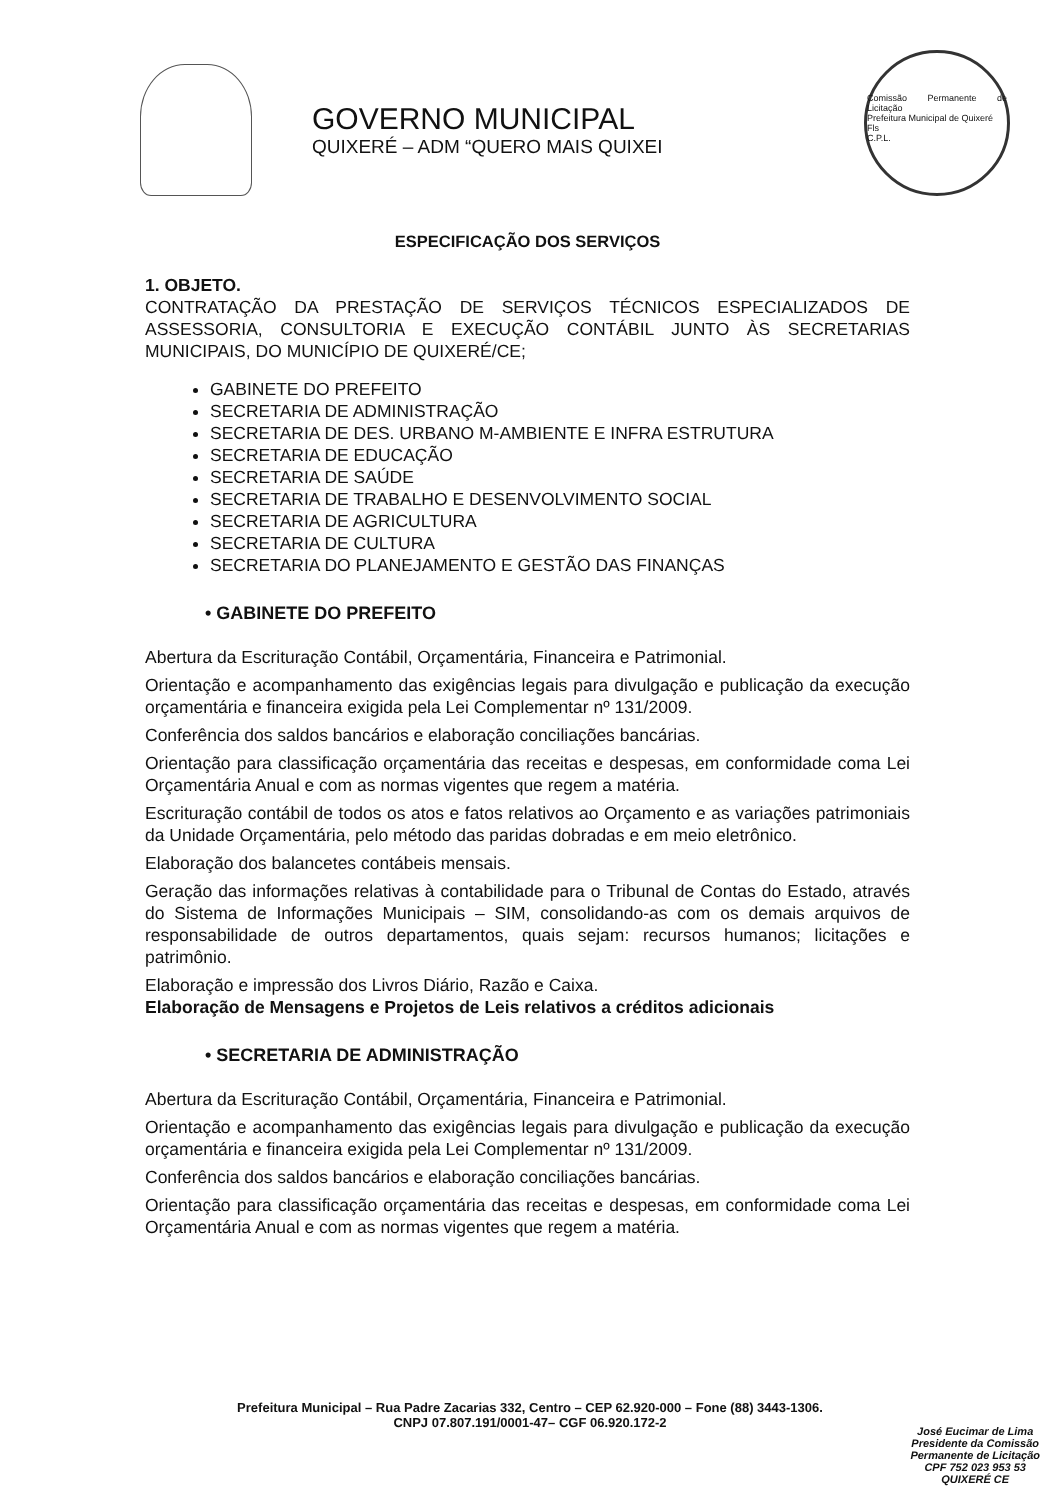GOVERNO MUNICIPAL
QUIXERÉ – ADM “QUERO MAIS QUIXEI
Comissão Permanente de Licitação
Prefeitura Municipal de Quixeré
Fls
C.P.L.
ESPECIFICAÇÃO DOS SERVIÇOS
1. OBJETO.
CONTRATAÇÃO DA PRESTAÇÃO DE SERVIÇOS TÉCNICOS ESPECIALIZADOS DE ASSESSORIA, CONSULTORIA E EXECUÇÃO CONTÁBIL JUNTO ÀS SECRETARIAS MUNICIPAIS, DO MUNICÍPIO DE QUIXERÉ/CE;
GABINETE DO PREFEITO
SECRETARIA DE ADMINISTRAÇÃO
SECRETARIA DE DES. URBANO M-AMBIENTE E INFRA ESTRUTURA
SECRETARIA DE EDUCAÇÃO
SECRETARIA DE SAÚDE
SECRETARIA DE TRABALHO E DESENVOLVIMENTO SOCIAL
SECRETARIA DE AGRICULTURA
SECRETARIA DE CULTURA
SECRETARIA DO PLANEJAMENTO E GESTÃO DAS FINANÇAS
• GABINETE DO PREFEITO
Abertura da Escrituração Contábil, Orçamentária, Financeira e Patrimonial.
Orientação e acompanhamento das exigências legais para divulgação e publicação da execução orçamentária e financeira exigida pela Lei Complementar nº 131/2009.
Conferência dos saldos bancários e elaboração conciliações bancárias.
Orientação para classificação orçamentária das receitas e despesas, em conformidade coma Lei Orçamentária Anual e com as normas vigentes que regem a matéria.
Escrituração contábil de todos os atos e fatos relativos ao Orçamento e as variações patrimoniais da Unidade Orçamentária, pelo método das paridas dobradas e em meio eletrônico.
Elaboração dos balancetes contábeis mensais.
Geração das informações relativas à contabilidade para o Tribunal de Contas do Estado, através do Sistema de Informações Municipais – SIM, consolidando-as com os demais arquivos de responsabilidade de outros departamentos, quais sejam: recursos humanos; licitações e patrimônio.
Elaboração e impressão dos Livros Diário, Razão e Caixa.
Elaboração de Mensagens e Projetos de Leis relativos a créditos adicionais
• SECRETARIA DE ADMINISTRAÇÃO
Abertura da Escrituração Contábil, Orçamentária, Financeira e Patrimonial.
Orientação e acompanhamento das exigências legais para divulgação e publicação da execução orçamentária e financeira exigida pela Lei Complementar nº 131/2009.
Conferência dos saldos bancários e elaboração conciliações bancárias.
Orientação para classificação orçamentária das receitas e despesas, em conformidade coma Lei Orçamentária Anual e com as normas vigentes que regem a matéria.
Prefeitura Municipal – Rua Padre Zacarias 332, Centro – CEP 62.920-000 – Fone (88) 3443-1306.
CNPJ 07.807.191/0001-47– CGF 06.920.172-2
José Eucimar de Lima
Presidente da Comissão
Permanente de Licitação
CPF 752 023 953 53
QUIXERÉ CE